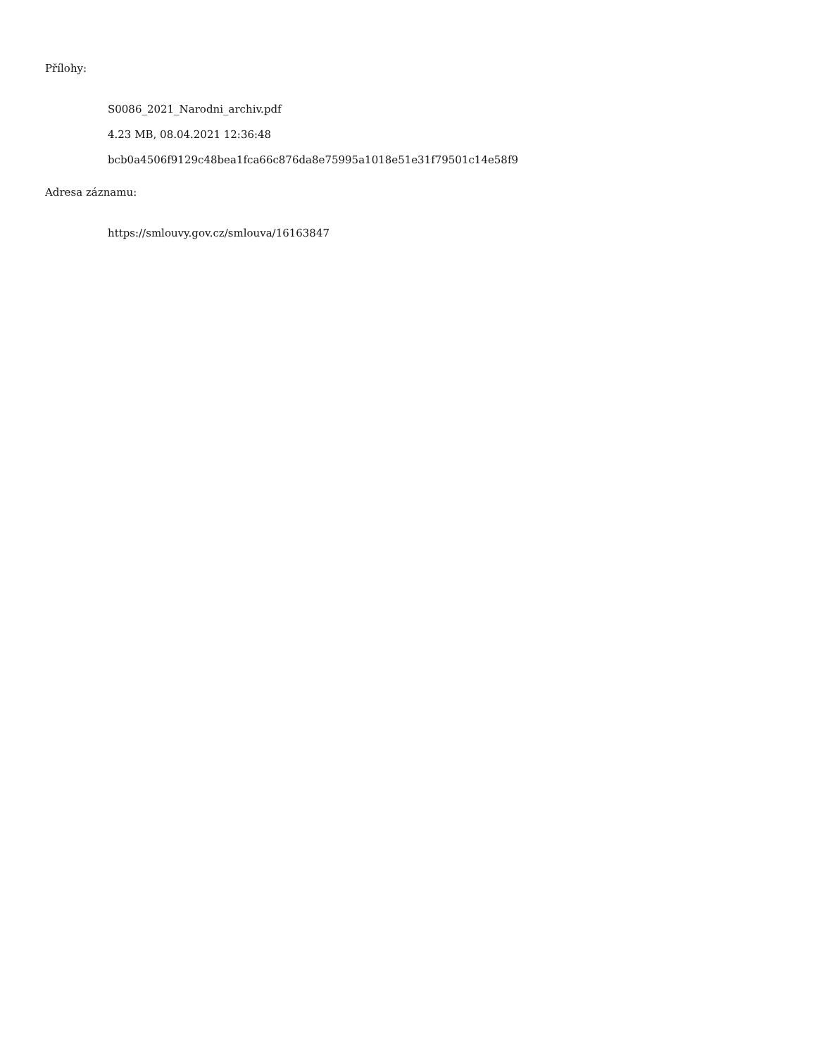Přílohy:
S0086_2021_Narodni_archiv.pdf
4.23 MB, 08.04.2021 12:36:48
bcb0a4506f9129c48bea1fca66c876da8e75995a1018e51e31f79501c14e58f9
Adresa záznamu:
https://smlouvy.gov.cz/smlouva/16163847